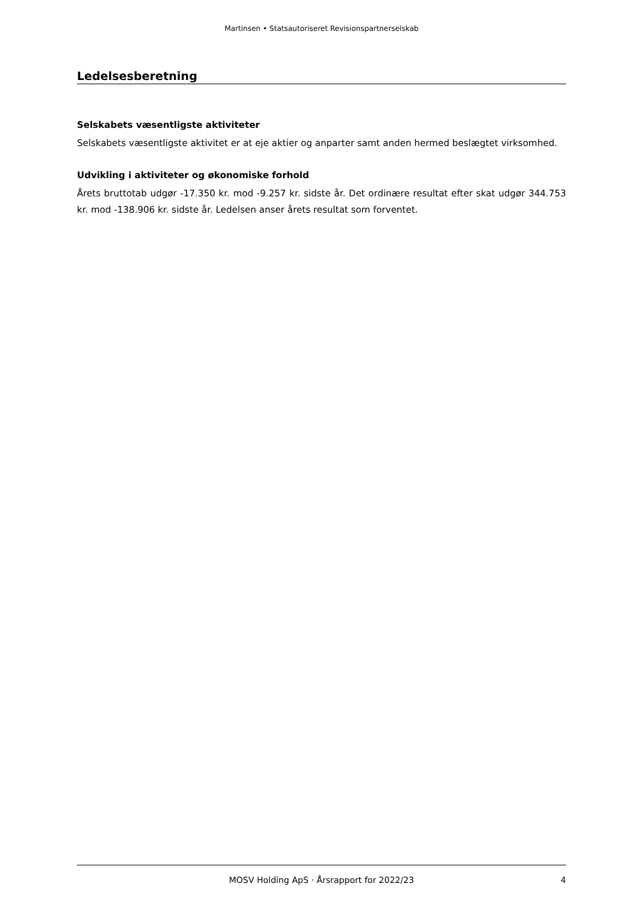Martinsen • Statsautoriseret Revisionspartnerselskab
Ledelsesberetning
Selskabets væsentligste aktiviteter
Selskabets væsentligste aktivitet er at eje aktier og anparter samt anden hermed beslægtet virksomhed.
Udvikling i aktiviteter og økonomiske forhold
Årets bruttotab udgør -17.350 kr. mod -9.257 kr. sidste år. Det ordinære resultat efter skat udgør 344.753 kr. mod -138.906 kr. sidste år. Ledelsen anser årets resultat som forventet.
MOSV Holding ApS · Årsrapport for 2022/23 4